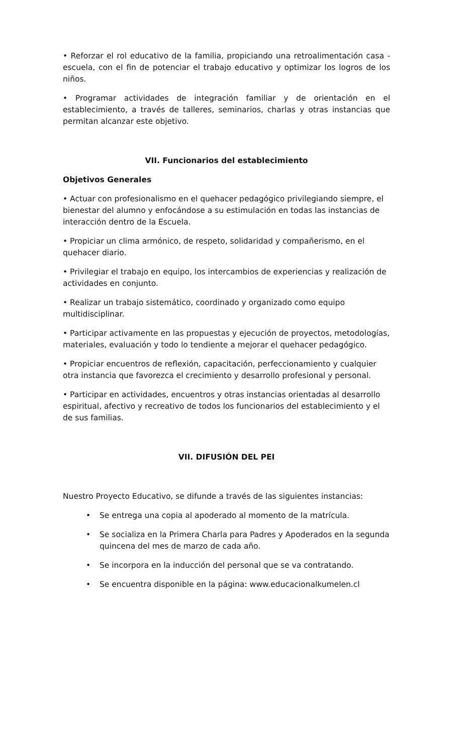• Reforzar el rol educativo de la familia, propiciando una retroalimentación casa - escuela, con el fin de potenciar el trabajo educativo y optimizar los logros de los niños.
• Programar actividades de integración familiar y de orientación en el establecimiento, a través de talleres, seminarios, charlas y otras instancias que permitan alcanzar este objetivo.
VII. Funcionarios del establecimiento
Objetivos Generales
• Actuar con profesionalismo en el quehacer pedagógico privilegiando siempre, el bienestar del alumno y enfocándose a su estimulación en todas las instancias de interacción dentro de la Escuela.
• Propiciar un clima armónico, de respeto, solidaridad y compañerismo, en el quehacer diario.
• Privilegiar el trabajo en equipo, los intercambios de experiencias y realización de actividades en conjunto.
• Realizar un trabajo sistemático, coordinado y organizado como equipo multidisciplinar.
• Participar activamente en las propuestas y ejecución de proyectos, metodologías, materiales, evaluación y todo lo tendiente a mejorar el quehacer pedagógico.
• Propiciar encuentros de reflexión, capacitación, perfeccionamiento y cualquier otra instancia que favorezca el crecimiento y desarrollo profesional y personal.
• Participar en actividades, encuentros y otras instancias orientadas al desarrollo espiritual, afectivo y recreativo de todos los funcionarios del establecimiento y el de sus familias.
VII. DIFUSIÓN DEL PEI
Nuestro Proyecto Educativo, se difunde a través de las siguientes instancias:
• Se entrega una copia al apoderado al momento de la matrícula.
• Se socializa en la Primera Charla para Padres y Apoderados en la segunda quincena del mes de marzo de cada año.
• Se incorpora en la inducción del personal que se va contratando.
• Se encuentra disponible en la página: www.educacionalkumelen.cl